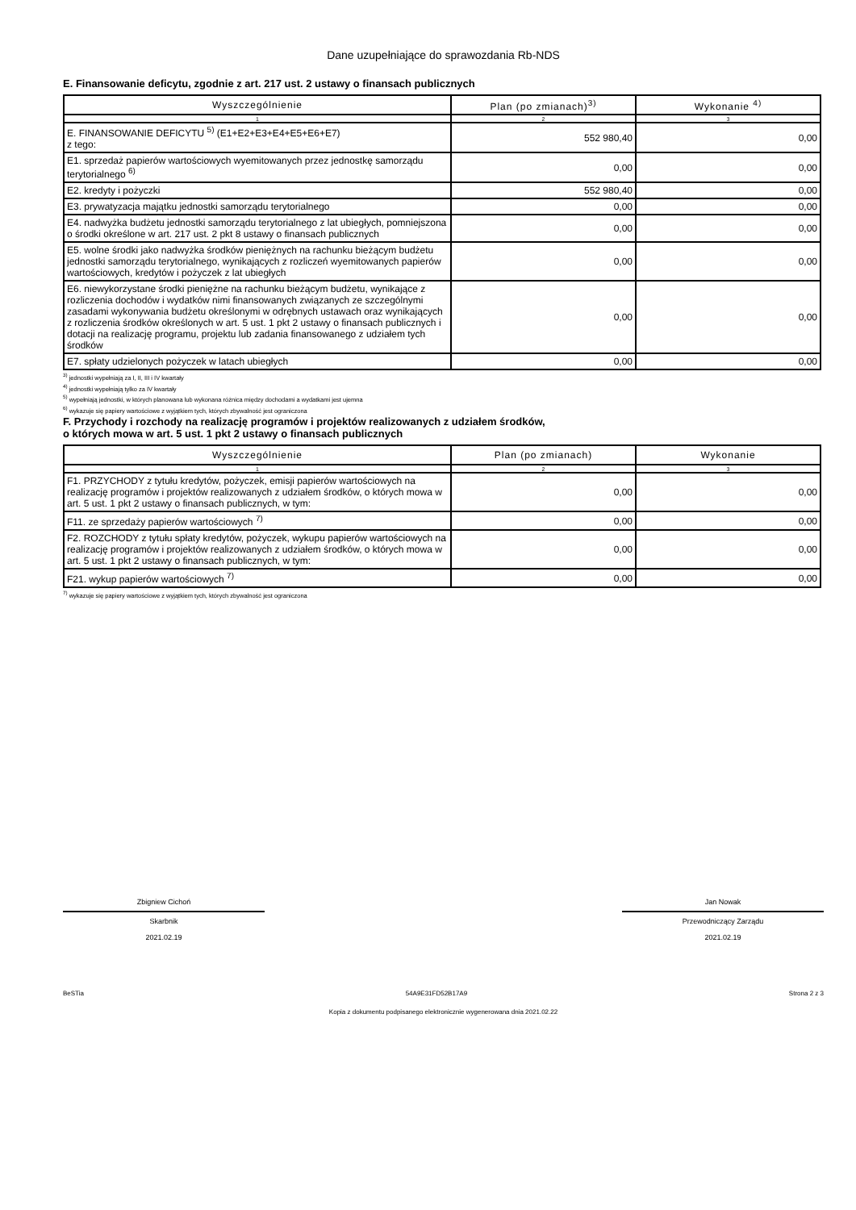Dane uzupełniające do sprawozdania Rb-NDS
E. Finansowanie deficytu, zgodnie z art. 217 ust. 2 ustawy o finansach publicznych
| Wyszczególnienie | Plan (po zmianach)<sup>3)</sup> | Wykonanie <sup>4)</sup> |
| --- | --- | --- |
| 1 | 2 | 3 |
| E. FINANSOWANIE DEFICYTU <sup>5)</sup> (E1+E2+E3+E4+E5+E6+E7) z tego: | 552 980,40 | 0,00 |
| E1. sprzedaż papierów wartościowych wyemitowanych przez jednostkę samorządu terytorialnego <sup>6)</sup> | 0,00 | 0,00 |
| E2. kredyty i pożyczki | 552 980,40 | 0,00 |
| E3. prywatyzacja majątku jednostki samorządu terytorialnego | 0,00 | 0,00 |
| E4. nadwyżka budżetu jednostki samorządu terytorialnego z lat ubiegłych, pomniejszona o środki określone w art. 217 ust. 2 pkt 8 ustawy o finansach publicznych | 0,00 | 0,00 |
| E5. wolne środki jako nadwyżka środków pieniężnych na rachunku bieżącym budżetu jednostki samorządu terytorialnego, wynikających z rozliczeń wyemitowanych papierów wartościowych, kredytów i pożyczek z lat ubiegłych | 0,00 | 0,00 |
| E6. niewykorzystane środki pieniężne na rachunku bieżącym budżetu, wynikające z rozliczenia dochodów i wydatków nimi finansowanych związanych ze szczególnymi zasadami wykonywania budżetu określonymi w odrębnych ustawach oraz wynikających z rozliczenia środków określonych w art. 5 ust. 1 pkt 2 ustawy o finansach publicznych i dotacji na realizację programu, projektu lub zadania finansowanego z udziałem tych środków | 0,00 | 0,00 |
| E7. spłaty udzielonych pożyczek w latach ubiegłych | 0,00 | 0,00 |
<sup>3)</sup> jednostki wypełniają za I, II, III i IV kwartały
<sup>4)</sup> jednostki wypełniają tylko za IV kwartały
<sup>5)</sup> wypełniają jednostki, w których planowana lub wykonana różnica między dochodami a wydatkami jest ujemna
<sup>6)</sup> wykazuje się papiery wartościowe z wyjątkiem tych, których zbywalność jest ograniczona
F. Przychody i rozchody na realizację programów i projektów realizowanych z udziałem środków,
o których mowa w art. 5 ust. 1 pkt 2 ustawy o finansach publicznych
| Wyszczególnienie | Plan (po zmianach) | Wykonanie |
| --- | --- | --- |
| 1 | 2 | 3 |
| F1. PRZYCHODY z tytułu kredytów, pożyczek, emisji papierów wartościowych na realizację programów i projektów realizowanych z udziałem środków, o których mowa w art. 5 ust. 1 pkt 2 ustawy o finansach publicznych, w tym: | 0,00 | 0,00 |
| F11. ze sprzedaży papierów wartościowych <sup>7)</sup> | 0,00 | 0,00 |
| F2. ROZCHODY z tytułu spłaty kredytów, pożyczek, wykupu papierów wartościowych na realizację programów i projektów realizowanych z udziałem środków, o których mowa w art. 5 ust. 1 pkt 2 ustawy o finansach publicznych, w tym: | 0,00 | 0,00 |
| F21. wykup papierów wartościowych <sup>7)</sup> | 0,00 | 0,00 |
<sup>7)</sup> wykazuje się papiery wartościowe z wyjątkiem tych, których zbywalność jest ograniczona
Zbigniew Cichoń
Skarbnik
2021.02.19
Jan Nowak
Przewodniczący Zarządu
2021.02.19
BeSTia 54A9E31FD52B17A9 Strona 2 z 3
Kopia z dokumentu podpisanego elektronicznie wygenerowana dnia 2021.02.22